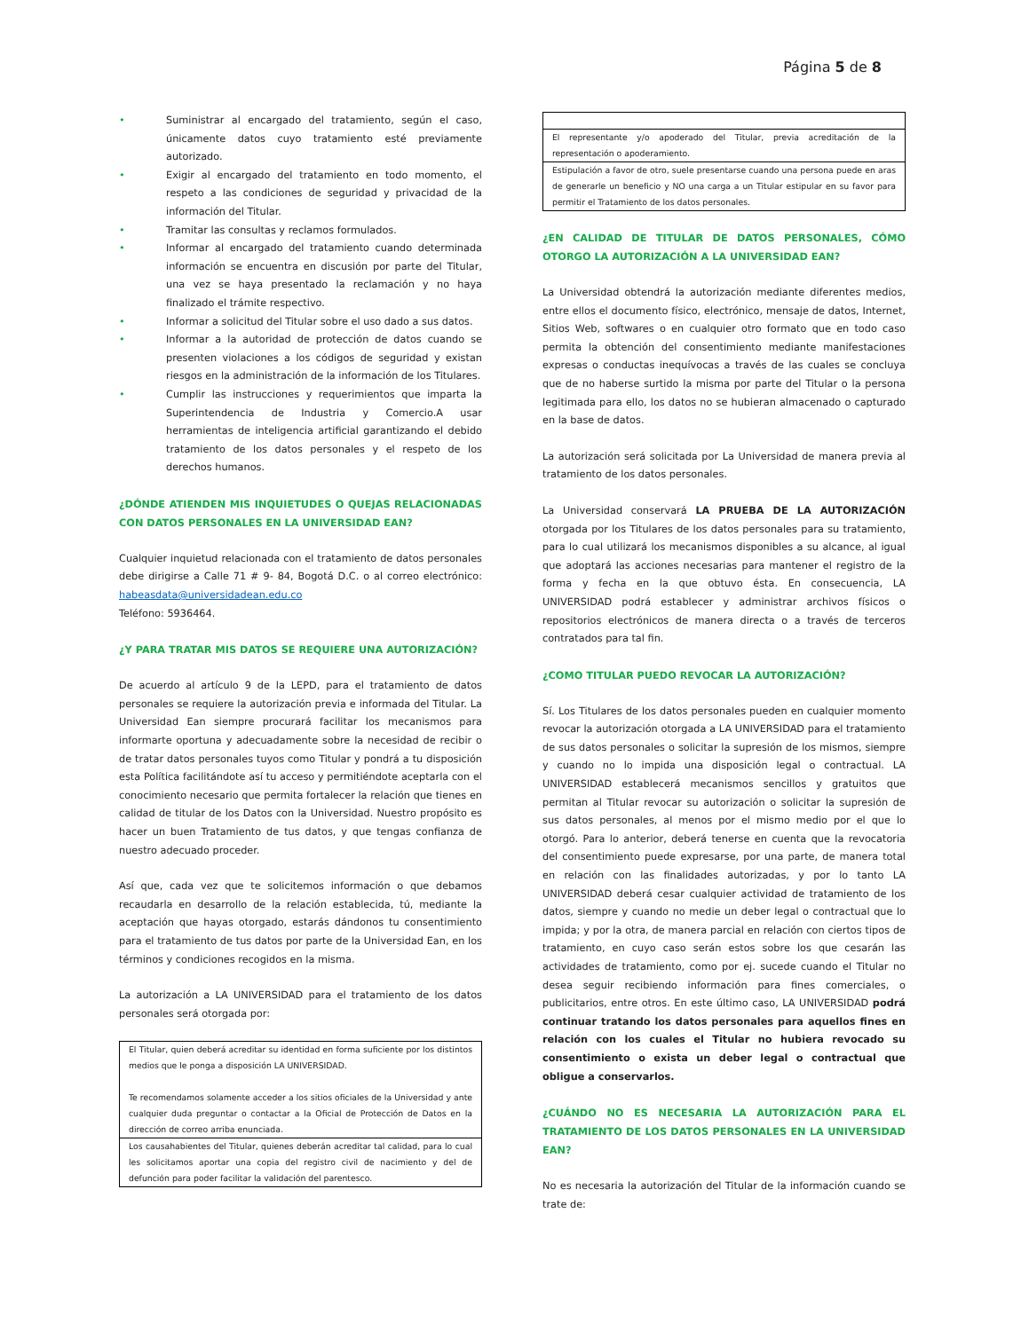Página 5 de 8
• Suministrar al encargado del tratamiento, según el caso, únicamente datos cuyo tratamiento esté previamente autorizado.
• Exigir al encargado del tratamiento en todo momento, el respeto a las condiciones de seguridad y privacidad de la información del Titular.
• Tramitar las consultas y reclamos formulados.
• Informar al encargado del tratamiento cuando determinada información se encuentra en discusión por parte del Titular, una vez se haya presentado la reclamación y no haya finalizado el trámite respectivo.
• Informar a solicitud del Titular sobre el uso dado a sus datos.
• Informar a la autoridad de protección de datos cuando se presenten violaciones a los códigos de seguridad y existan riesgos en la administración de la información de los Titulares.
• Cumplir las instrucciones y requerimientos que imparta la Superintendencia de Industria y Comercio.A usar herramientas de inteligencia artificial garantizando el debido tratamiento de los datos personales y el respeto de los derechos humanos.
¿DÓNDE ATIENDEN MIS INQUIETUDES O QUEJAS RELACIONADAS CON DATOS PERSONALES EN LA UNIVERSIDAD EAN?
Cualquier inquietud relacionada con el tratamiento de datos personales debe dirigirse a Calle 71 # 9- 84, Bogotá D.C. o al correo electrónico: habeasdata@universidadean.edu.co
Teléfono: 5936464.
¿Y PARA TRATAR MIS DATOS SE REQUIERE UNA AUTORIZACIÓN?
De acuerdo al artículo 9 de la LEPD, para el tratamiento de datos personales se requiere la autorización previa e informada del Titular. La Universidad Ean siempre procurará facilitar los mecanismos para informarte oportuna y adecuadamente sobre la necesidad de recibir o de tratar datos personales tuyos como Titular y pondrá a tu disposición esta Política facilitándote así tu acceso y permitiéndote aceptarla con el conocimiento necesario que permita fortalecer la relación que tienes en calidad de titular de los Datos con la Universidad. Nuestro propósito es hacer un buen Tratamiento de tus datos, y que tengas confianza de nuestro adecuado proceder.
Así que, cada vez que te solicitemos información o que debamos recaudarla en desarrollo de la relación establecida, tú, mediante la aceptación que hayas otorgado, estarás dándonos tu consentimiento para el tratamiento de tus datos por parte de la Universidad Ean, en los términos y condiciones recogidos en la misma.
La autorización a LA UNIVERSIDAD para el tratamiento de los datos personales será otorgada por:
| El Titular, quien deberá acreditar su identidad en forma suficiente por los distintos medios que le ponga a disposición LA UNIVERSIDAD. Te recomendamos solamente acceder a los sitios oficiales de la Universidad y ante cualquier duda preguntar o contactar a la Oficial de Protección de Datos en la dirección de correo arriba enunciada. |
| Los causahabientes del Titular, quienes deberán acreditar tal calidad, para lo cual les solicitamos aportar una copia del registro civil de nacimiento y del de defunción para poder facilitar la validación del parentesco. |
| El representante y/o apoderado del Titular, previa acreditación de la representación o apoderamiento. |
| Estipulación a favor de otro, suele presentarse cuando una persona puede en aras de generarle un beneficio y NO una carga a un Titular estipular en su favor para permitir el Tratamiento de los datos personales. |
¿EN CALIDAD DE TITULAR DE DATOS PERSONALES, CÓMO OTORGO LA AUTORIZACIÓN A LA UNIVERSIDAD EAN?
La Universidad obtendrá la autorización mediante diferentes medios, entre ellos el documento físico, electrónico, mensaje de datos, Internet, Sitios Web, softwares o en cualquier otro formato que en todo caso permita la obtención del consentimiento mediante manifestaciones expresas o conductas inequívocas a través de las cuales se concluya que de no haberse surtido la misma por parte del Titular o la persona legitimada para ello, los datos no se hubieran almacenado o capturado en la base de datos.
La autorización será solicitada por La Universidad de manera previa al tratamiento de los datos personales.
La Universidad conservará LA PRUEBA DE LA AUTORIZACIÓN otorgada por los Titulares de los datos personales para su tratamiento, para lo cual utilizará los mecanismos disponibles a su alcance, al igual que adoptará las acciones necesarias para mantener el registro de la forma y fecha en la que obtuvo ésta. En consecuencia, LA UNIVERSIDAD podrá establecer y administrar archivos físicos o repositorios electrónicos de manera directa o a través de terceros contratados para tal fin.
¿COMO TITULAR PUEDO REVOCAR LA AUTORIZACIÓN?
Sí. Los Titulares de los datos personales pueden en cualquier momento revocar la autorización otorgada a LA UNIVERSIDAD para el tratamiento de sus datos personales o solicitar la supresión de los mismos, siempre y cuando no lo impida una disposición legal o contractual. LA UNIVERSIDAD establecerá mecanismos sencillos y gratuitos que permitan al Titular revocar su autorización o solicitar la supresión de sus datos personales, al menos por el mismo medio por el que lo otorgó. Para lo anterior, deberá tenerse en cuenta que la revocatoria del consentimiento puede expresarse, por una parte, de manera total en relación con las finalidades autorizadas, y por lo tanto LA UNIVERSIDAD deberá cesar cualquier actividad de tratamiento de los datos, siempre y cuando no medie un deber legal o contractual que lo impida; y por la otra, de manera parcial en relación con ciertos tipos de tratamiento, en cuyo caso serán estos sobre los que cesarán las actividades de tratamiento, como por ej. sucede cuando el Titular no desea seguir recibiendo información para fines comerciales, o publicitarios, entre otros. En este último caso, LA UNIVERSIDAD podrá continuar tratando los datos personales para aquellos fines en relación con los cuales el Titular no hubiera revocado su consentimiento o exista un deber legal o contractual que obligue a conservarlos.
¿CUÁNDO NO ES NECESARIA LA AUTORIZACIÓN PARA EL TRATAMIENTO DE LOS DATOS PERSONALES EN LA UNIVERSIDAD EAN?
No es necesaria la autorización del Titular de la información cuando se trate de: